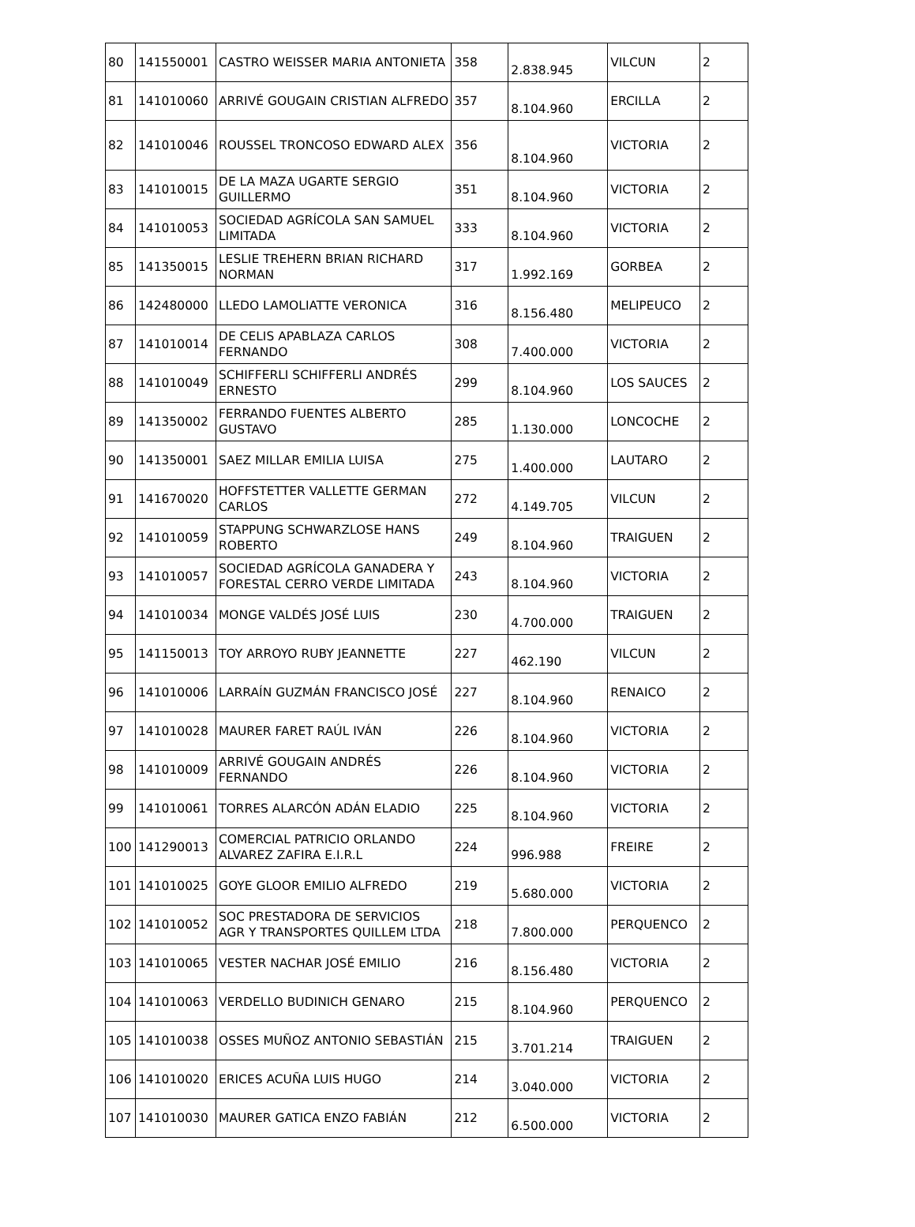| 80 | 141550001 | CASTRO WEISSER MARIA ANTONIETA | 358 | 2.838.945 | VILCUN | 2 |
| 81 | 141010060 | ARRIVÉ GOUGAIN CRISTIAN ALFREDO | 357 | 8.104.960 | ERCILLA | 2 |
| 82 | 141010046 | ROUSSEL TRONCOSO EDWARD ALEX | 356 | 8.104.960 | VICTORIA | 2 |
| 83 | 141010015 | DE LA MAZA UGARTE SERGIO GUILLERMO | 351 | 8.104.960 | VICTORIA | 2 |
| 84 | 141010053 | SOCIEDAD AGRÍCOLA SAN SAMUEL LIMITADA | 333 | 8.104.960 | VICTORIA | 2 |
| 85 | 141350015 | LESLIE TREHERN BRIAN RICHARD NORMAN | 317 | 1.992.169 | GORBEA | 2 |
| 86 | 142480000 | LLEDO LAMOLIATTE VERONICA | 316 | 8.156.480 | MELIPEUCO | 2 |
| 87 | 141010014 | DE CELIS APABLAZA CARLOS FERNANDO | 308 | 7.400.000 | VICTORIA | 2 |
| 88 | 141010049 | SCHIFFERLI SCHIFFERLI ANDRÉS ERNESTO | 299 | 8.104.960 | LOS SAUCES | 2 |
| 89 | 141350002 | FERRANDO FUENTES ALBERTO GUSTAVO | 285 | 1.130.000 | LONCOCHE | 2 |
| 90 | 141350001 | SAEZ MILLAR EMILIA LUISA | 275 | 1.400.000 | LAUTARO | 2 |
| 91 | 141670020 | HOFFSTETTER VALLETTE GERMAN CARLOS | 272 | 4.149.705 | VILCUN | 2 |
| 92 | 141010059 | STAPPUNG SCHWARZLOSE HANS ROBERTO | 249 | 8.104.960 | TRAIGUEN | 2 |
| 93 | 141010057 | SOCIEDAD AGRÍCOLA GANADERA Y FORESTAL CERRO VERDE LIMITADA | 243 | 8.104.960 | VICTORIA | 2 |
| 94 | 141010034 | MONGE VALDÉS JOSÉ LUIS | 230 | 4.700.000 | TRAIGUEN | 2 |
| 95 | 141150013 | TOY ARROYO RUBY JEANNETTE | 227 | 462.190 | VILCUN | 2 |
| 96 | 141010006 | LARRAÍN GUZMÁN FRANCISCO JOSÉ | 227 | 8.104.960 | RENAICO | 2 |
| 97 | 141010028 | MAURER FARET RAÚL IVÁN | 226 | 8.104.960 | VICTORIA | 2 |
| 98 | 141010009 | ARRIVÉ GOUGAIN ANDRÉS FERNANDO | 226 | 8.104.960 | VICTORIA | 2 |
| 99 | 141010061 | TORRES ALARCÓN ADÁN ELADIO | 225 | 8.104.960 | VICTORIA | 2 |
| 100 | 141290013 | COMERCIAL PATRICIO ORLANDO ALVAREZ ZAFIRA E.I.R.L | 224 | 996.988 | FREIRE | 2 |
| 101 | 141010025 | GOYE GLOOR EMILIO ALFREDO | 219 | 5.680.000 | VICTORIA | 2 |
| 102 | 141010052 | SOC PRESTADORA DE SERVICIOS AGR Y TRANSPORTES QUILLEM LTDA | 218 | 7.800.000 | PERQUENCO | 2 |
| 103 | 141010065 | VESTER NACHAR JOSÉ EMILIO | 216 | 8.156.480 | VICTORIA | 2 |
| 104 | 141010063 | VERDELLO BUDINICH GENARO | 215 | 8.104.960 | PERQUENCO | 2 |
| 105 | 141010038 | OSSES MUÑOZ ANTONIO SEBASTIÁN | 215 | 3.701.214 | TRAIGUEN | 2 |
| 106 | 141010020 | ERICES ACUÑA LUIS HUGO | 214 | 3.040.000 | VICTORIA | 2 |
| 107 | 141010030 | MAURER GATICA ENZO FABIÁN | 212 | 6.500.000 | VICTORIA | 2 |